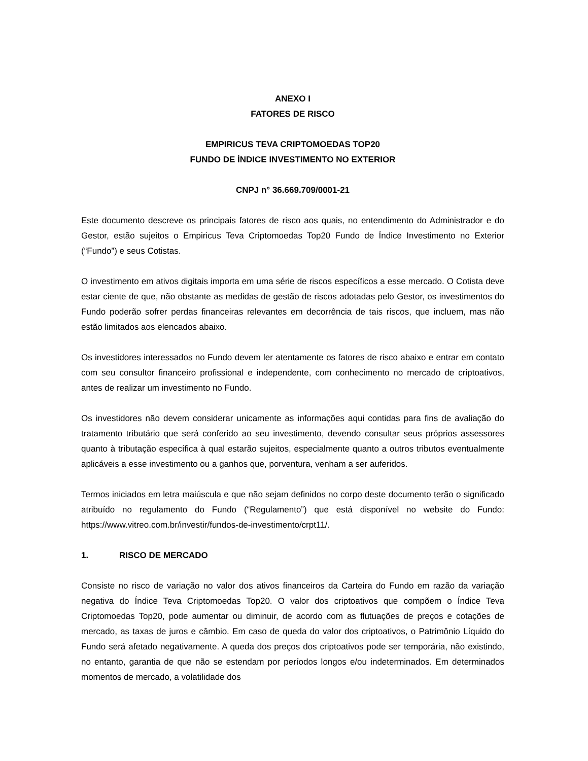ANEXO I
FATORES DE RISCO
EMPIRICUS TEVA CRIPTOMOEDAS TOP20
FUNDO DE ÍNDICE INVESTIMENTO NO EXTERIOR
CNPJ n° 36.669.709/0001-21
Este documento descreve os principais fatores de risco aos quais, no entendimento do Administrador e do Gestor, estão sujeitos o Empiricus Teva Criptomoedas Top20 Fundo de Índice Investimento no Exterior (“Fundo”) e seus Cotistas.
O investimento em ativos digitais importa em uma série de riscos específicos a esse mercado. O Cotista deve estar ciente de que, não obstante as medidas de gestão de riscos adotadas pelo Gestor, os investimentos do Fundo poderão sofrer perdas financeiras relevantes em decorrência de tais riscos, que incluem, mas não estão limitados aos elencados abaixo.
Os investidores interessados no Fundo devem ler atentamente os fatores de risco abaixo e entrar em contato com seu consultor financeiro profissional e independente, com conhecimento no mercado de criptoativos, antes de realizar um investimento no Fundo.
Os investidores não devem considerar unicamente as informações aqui contidas para fins de avaliação do tratamento tributário que será conferido ao seu investimento, devendo consultar seus próprios assessores quanto à tributação específica à qual estarão sujeitos, especialmente quanto a outros tributos eventualmente aplicáveis a esse investimento ou a ganhos que, porventura, venham a ser auferidos.
Termos iniciados em letra maiúscula e que não sejam definidos no corpo deste documento terão o significado atribuído no regulamento do Fundo (“Regulamento”) que está disponível no website do Fundo: https://www.vitreo.com.br/investir/fundos-de-investimento/crpt11/.
1. RISCO DE MERCADO
Consiste no risco de variação no valor dos ativos financeiros da Carteira do Fundo em razão da variação negativa do Índice Teva Criptomoedas Top20. O valor dos criptoativos que compõem o Índice Teva Criptomoedas Top20, pode aumentar ou diminuir, de acordo com as flutuações de preços e cotações de mercado, as taxas de juros e câmbio. Em caso de queda do valor dos criptoativos, o Patrimônio Líquido do Fundo será afetado negativamente. A queda dos preços dos criptoativos pode ser temporária, não existindo, no entanto, garantia de que não se estendam por períodos longos e/ou indeterminados. Em determinados momentos de mercado, a volatilidade dos